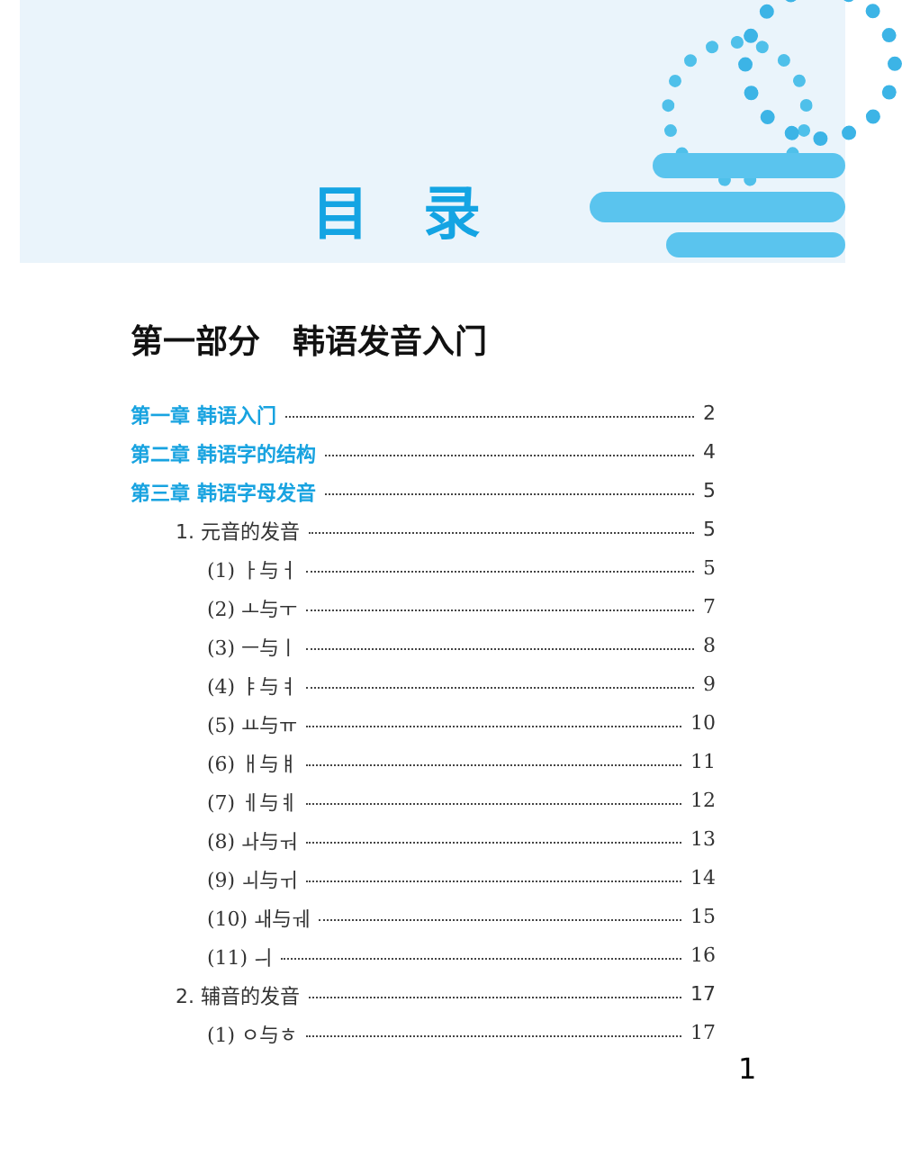目录
第一部分　韩语发音入门
第一章 韩语入门 2
第二章 韩语字的结构 4
第三章 韩语字母发音 5
1. 元音的发音 5
(1) ㅏ与ㅓ 5
(2) ㅗ与ㅜ 7
(3) ㅡ与ㅣ 8
(4) ㅑ与ㅕ 9
(5) ㅛ与ㅠ 10
(6) ㅐ与ㅒ 11
(7) ㅔ与ㅖ 12
(8) ㅘ与ㅝ 13
(9) ㅚ与ㅟ 14
(10) ㅙ与ㅞ 15
(11) ㅢ 16
2. 辅音的发音 17
(1) ㅇ与ㅎ 17
1